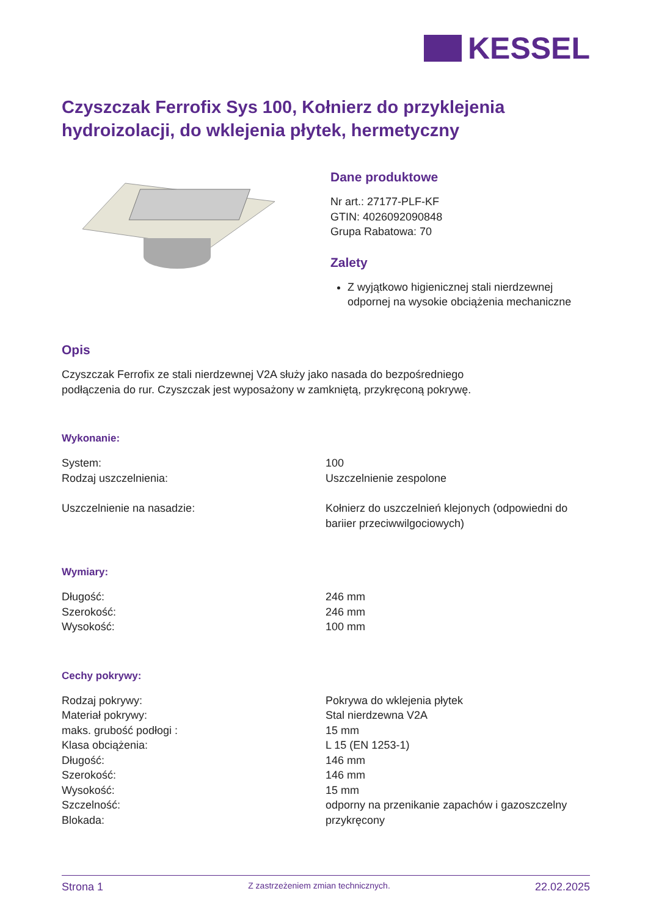KESSEL
Czyszczak Ferrofix Sys 100, Kołnierz do przyklejenia hydroizolacji, do wklejenia płytek, hermetyczny
Dane produktowe
Nr art.: 27177-PLF-KF
GTIN: 4026092090848
Grupa Rabatowa: 70
Zalety
Z wyjątkowo higienicznej stali nierdzewnej odpornej na wysokie obciążenia mechaniczne
Opis
Czyszczak Ferrofix ze stali nierdzewnej V2A służy jako nasada do bezpośredniego
podłączenia do rur. Czyszczak jest wyposażony w zamkniętą, przykręconą pokrywę.
Wykonanie:
| System: | 100 |
| Rodzaj uszczelnienia: | Uszczelnienie zespolone |
| Uszczelnienie na nasadzie: | Kołnierz do uszczelnień klejonych (odpowiedni do bariier przeciwwilgociowych) |
Wymiary:
| Długość: | 246 mm |
| Szerokość: | 246 mm |
| Wysokość: | 100 mm |
Cechy pokrywy:
| Rodzaj pokrywy: | Pokrywa do wklejenia płytek |
| Materiał pokrywy: | Stal nierdzewna V2A |
| maks. grubość podłogi : | 15 mm |
| Klasa obciążenia: | L 15 (EN 1253-1) |
| Długość: | 146 mm |
| Szerokość: | 146 mm |
| Wysokość: | 15 mm |
| Szczelność: | odporny na przenikanie zapachów i gazoszczelny |
| Blokada: | przykręcony |
Strona 1 Z zastrzeżeniem zmian technicznych. 22.02.2025